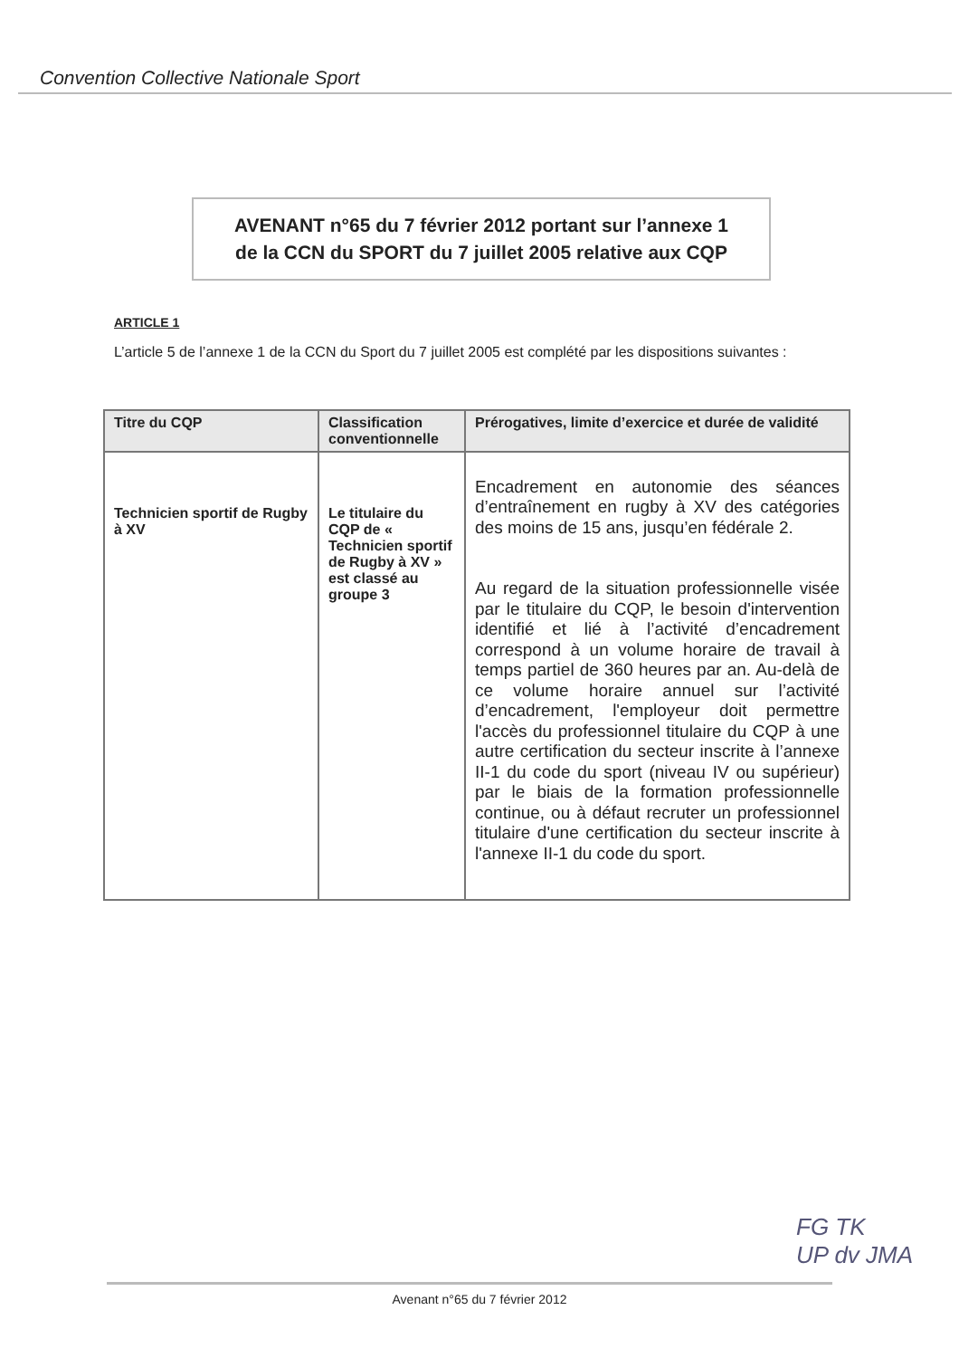Convention Collective Nationale Sport
AVENANT n°65 du 7 février 2012 portant sur l’annexe 1
de la CCN du SPORT du 7 juillet 2005 relative aux CQP
ARTICLE 1
L’article 5 de l’annexe 1 de la CCN du Sport du 7 juillet 2005 est complété par les dispositions suivantes :
| Titre du CQP | Classification conventionnelle | Prérogatives, limite d’exercice et durée de validité |
| --- | --- | --- |
| Technicien sportif de Rugby à XV | Le titulaire du CQP de « Technicien sportif de Rugby à XV » est classé au groupe 3 | Encadrement en autonomie des séances d’entraînement en rugby à XV des catégories des moins de 15 ans, jusqu’en fédérale 2. Au regard de la situation professionnelle visée par le titulaire du CQP, le besoin d'intervention identifié et lié à l’activité d’encadrement correspond à un volume horaire de travail à temps partiel de 360 heures par an. Au-delà de ce volume horaire annuel sur l’activité d’encadrement, l'employeur doit permettre l'accès du professionnel titulaire du CQP à une autre certification du secteur inscrite à l’annexe II-1 du code du sport (niveau IV ou supérieur) par le biais de la formation professionnelle continue, ou à défaut recruter un professionnel titulaire d'une certification du secteur inscrite à l'annexe II-1 du code du sport. |
Avenant n°65 du 7 février 2012
FG TK
UP dv JMA